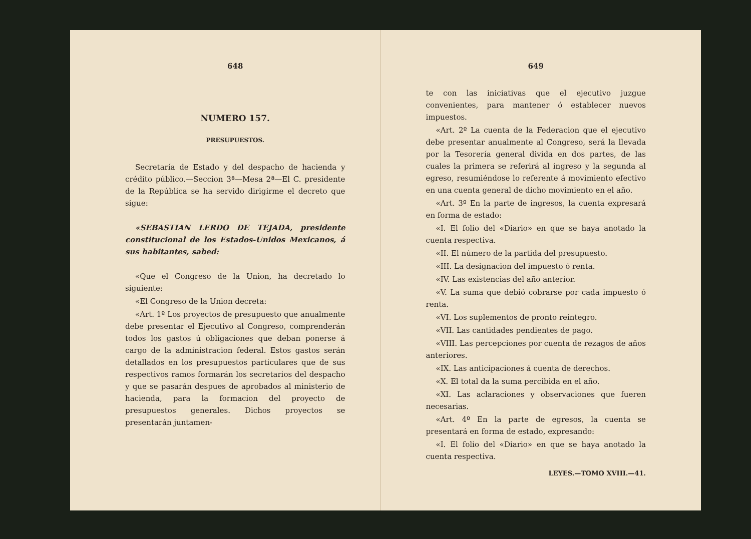648
NUMERO 157.
PRESUPUESTOS.
Secretaría de Estado y del despacho de hacienda y crédito público.—Seccion 3ª—Mesa 2ª—El C. presidente de la República se ha servido dirigirme el decreto que sigue:
«SEBASTIAN LERDO DE TEJADA, presidente constitucional de los Estados-Unidos Mexicanos, á sus habitantes, sabed:
«Que el Congreso de la Union, ha decretado lo siguiente:
«El Congreso de la Union decreta:
«Art. 1º Los proyectos de presupuesto que anualmente debe presentar el Ejecutivo al Congreso, comprenderán todos los gastos ú obligaciones que deban ponerse á cargo de la administracion federal. Estos gastos serán detallados en los presupuestos particulares que de sus respectivos ramos formarán los secretarios del despacho y que se pasarán despues de aprobados al ministerio de hacienda, para la formacion del proyecto de presupuestos generales. Dichos proyectos se presentarán juntamen-
649
te con las iniciativas que el ejecutivo juzgue convenientes, para mantener ó establecer nuevos impuestos.
«Art. 2º La cuenta de la Federacion que el ejecutivo debe presentar anualmente al Congreso, será la llevada por la Tesorería general divida en dos partes, de las cuales la primera se referirá al ingreso y la segunda al egreso, resumiéndose lo referente á movimiento efectivo en una cuenta general de dicho movimiento en el año.
«Art. 3º En la parte de ingresos, la cuenta expresará en forma de estado:
«I. El folio del «Diario» en que se haya anotado la cuenta respectiva.
«II. El número de la partida del presupuesto.
«III. La designacion del impuesto ó renta.
«IV. Las existencias del año anterior.
«V. La suma que debió cobrarse por cada impuesto ó renta.
«VI. Los suplementos de pronto reintegro.
«VII. Las cantidades pendientes de pago.
«VIII. Las percepciones por cuenta de rezagos de años anteriores.
«IX. Las anticipaciones á cuenta de derechos.
«X. El total da la suma percibida en el año.
«XI. Las aclaraciones y observaciones que fueren necesarias.
«Art. 4º En la parte de egresos, la cuenta se presentará en forma de estado, expresando:
«I. El folio del «Diario» en que se haya anotado la cuenta respectiva.
LEYES.—TOMO XVIII.—41.